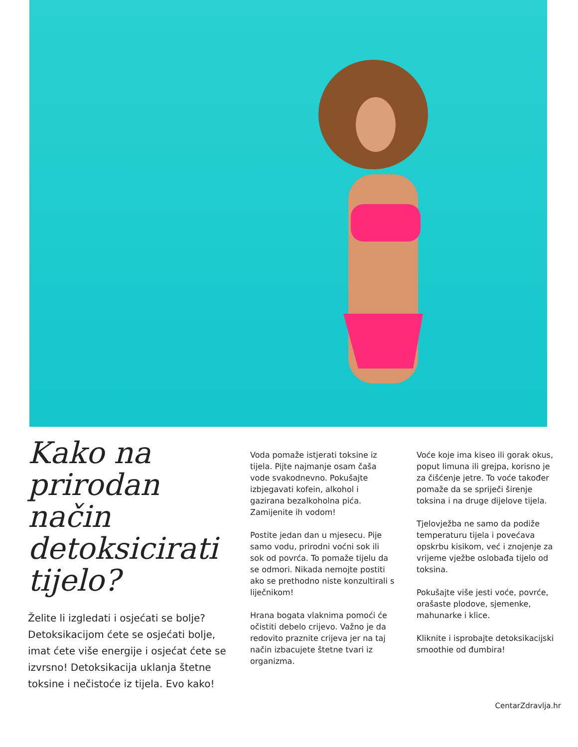Kako na prirodan način detoksicirati tijelo?
Želite li izgledati i osjećati se bolje? Detoksikacijom ćete se osjećati bolje, imat ćete više energije i osjećat ćete se izvrsno! Detoksikacija uklanja štetne toksine i nečistoće iz tijela. Evo kako!
Voda pomaže istjerati toksine iz tijela. Pijte najmanje osam čaša vode svakodnevno. Pokušajte izbjegavati kofein, alkohol i gazirana bezalkoholna pića. Zamijenite ih vodom!
Postite jedan dan u mjesecu. Pije samo vodu, prirodni voćni sok ili sok od povrća. To pomaže tijelu da se odmori. Nikada nemojte postiti ako se prethodno niste konzultirali s liječnikom!
Hrana bogata vlaknima pomoći će očistiti debelo crijevo. Važno je da redovito praznite crijeva jer na taj način izbacujete štetne tvari iz organizma.
Voće koje ima kiseo ili gorak okus, poput limuna ili grejpa, korisno je za čišćenje jetre. To voće također pomaže da se spriječi širenje toksina i na druge dijelove tijela.
Tjelovježba ne samo da podiže temperaturu tijela i povećava opskrbu kisikom, već i znojenje za vrijeme vježbe oslobađa tijelo od toksina.
Pokušajte više jesti voće, povrće, orašaste plodove, sjemenke, mahunarke i klice.
Kliknite i isprobajte detoksikacijski smoothie od đumbira!
CentarZdravlja.hr